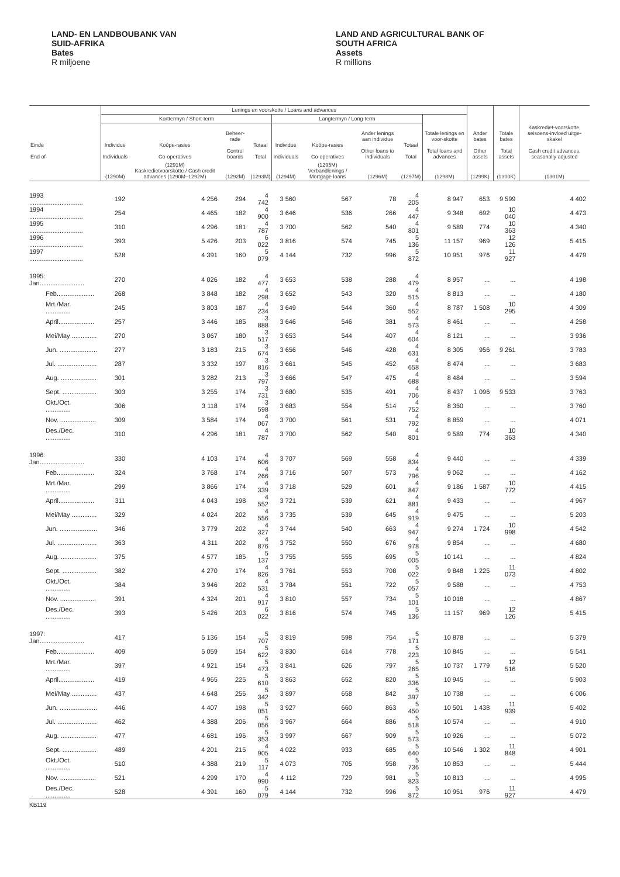LAND- EN LANDBOUBANK VAN
SUID-AFRIKA
Bates
R miljoene
LAND AND AGRICULTURAL BANK OF
SOUTH AFRICA
Assets
R millions
| | Lenings en voorskotte / Loans and advances | | | | | | | | | | | |
| --- | --- | --- | --- | --- | --- | --- | --- | --- | --- | --- | --- | --- |
| | Korttermyn / Short-term | | | | Langtermyn / Long-term | | | | | | | |
| Einde End of | Individue Individuals | Koöpe-rasies Co-operatives | Beheer-rade Control boards | Totaal Total | Individue Individuals | Koöpe-rasies Co-operatives | Ander lenings aan individue Other loans to individuals | Totaal Total | Totale lenings en voor-skotte Total loans and advances | Ander bates Other assets | Totale bates Total assets | Kaskrediet-voorskotte, seisoens-invloed uitge-skakel Cash credit advances, seasonally adjusted |
| | (1290M) | (1291M) Kaskredietvoorskotte / Cash credit advances (1290M–1292M) | (1292M) | (1293M) | (1294M) | (1295M) Verbandlenings / Mortgage loans | (1296M) | (1297M) | (1298M) | (1299K) | (1300K) | (1301M) |
| 1993 .............................. | 192 | 4 256 | 294 | 4 742 | 3 560 | 567 | 78 | 4 205 | 8 947 | 653 | 9 599 | 4 402 |
| 1994 .............................. | 254 | 4 465 | 182 | 4 900 | 3 646 | 536 | 266 | 4 447 | 9 348 | 692 | 10 040 | 4 473 |
| 1995 .............................. | 310 | 4 296 | 181 | 4 787 | 3 700 | 562 | 540 | 4 801 | 9 589 | 774 | 10 363 | 4 340 |
| 1996 .............................. | 393 | 5 426 | 203 | 6 022 | 3 816 | 574 | 745 | 5 136 | 11 157 | 969 | 12 126 | 5 415 |
| 1997 .............................. | 528 | 4 391 | 160 | 5 079 | 4 144 | 732 | 996 | 5 872 | 10 951 | 976 | 11 927 | 4 479 |
| 1995: Jan......................... | 270 | 4 026 | 182 | 4 477 | 3 653 | 538 | 288 | 4 479 | 8 957 | ... | ... | 4 198 |
| Feb..................... | 268 | 3 848 | 182 | 4 298 | 3 652 | 543 | 320 | 4 515 | 8 813 | ... | ... | 4 180 |
| Mrt./Mar. .............. | 245 | 3 803 | 187 | 4 234 | 3 649 | 544 | 360 | 4 552 | 8 787 | 1 508 | 10 295 | 4 309 |
| April.................... | 257 | 3 446 | 185 | 3 888 | 3 646 | 546 | 381 | 4 573 | 8 461 | ... | ... | 4 258 |
| Mei/May .............. | 270 | 3 067 | 180 | 3 517 | 3 653 | 544 | 407 | 4 604 | 8 121 | ... | ... | 3 936 |
| Jun. ..................... | 277 | 3 183 | 215 | 3 674 | 3 656 | 546 | 428 | 4 631 | 8 305 | 956 | 9 261 | 3 783 |
| Jul. ...................... | 287 | 3 332 | 197 | 3 816 | 3 661 | 545 | 452 | 4 658 | 8 474 | ... | ... | 3 683 |
| Aug. .................... | 301 | 3 282 | 213 | 3 797 | 3 666 | 547 | 475 | 4 688 | 8 484 | ... | ... | 3 594 |
| Sept. ................... | 303 | 3 255 | 174 | 3 731 | 3 680 | 535 | 491 | 4 706 | 8 437 | 1 096 | 9 533 | 3 763 |
| Okt./Oct. .............. | 306 | 3 118 | 174 | 3 598 | 3 683 | 554 | 514 | 4 752 | 8 350 | ... | ... | 3 760 |
| Nov. .................... | 309 | 3 584 | 174 | 4 067 | 3 700 | 561 | 531 | 4 792 | 8 859 | ... | ... | 4 071 |
| Des./Dec. .............. | 310 | 4 296 | 181 | 4 787 | 3 700 | 562 | 540 | 4 801 | 9 589 | 774 | 10 363 | 4 340 |
| 1996: Jan......................... | 330 | 4 103 | 174 | 4 606 | 3 707 | 569 | 558 | 4 834 | 9 440 | ... | ... | 4 339 |
| Feb..................... | 324 | 3 768 | 174 | 4 266 | 3 716 | 507 | 573 | 4 796 | 9 062 | ... | ... | 4 162 |
| Mrt./Mar. .............. | 299 | 3 866 | 174 | 4 339 | 3 718 | 529 | 601 | 4 847 | 9 186 | 1 587 | 10 772 | 4 415 |
| April.................... | 311 | 4 043 | 198 | 4 552 | 3 721 | 539 | 621 | 4 881 | 9 433 | ... | ... | 4 967 |
| Mei/May .............. | 329 | 4 024 | 202 | 4 556 | 3 735 | 539 | 645 | 4 919 | 9 475 | ... | ... | 5 203 |
| Jun. ..................... | 346 | 3 779 | 202 | 4 327 | 3 744 | 540 | 663 | 4 947 | 9 274 | 1 724 | 10 998 | 4 542 |
| Jul. ...................... | 363 | 4 311 | 202 | 4 876 | 3 752 | 550 | 676 | 4 978 | 9 854 | ... | ... | 4 680 |
| Aug. .................... | 375 | 4 577 | 185 | 5 137 | 3 755 | 555 | 695 | 5 005 | 10 141 | ... | ... | 4 824 |
| Sept. ................... | 382 | 4 270 | 174 | 4 826 | 3 761 | 553 | 708 | 5 022 | 9 848 | 1 225 | 11 073 | 4 802 |
| Okt./Oct. .............. | 384 | 3 946 | 202 | 4 531 | 3 784 | 551 | 722 | 5 057 | 9 588 | ... | ... | 4 753 |
| Nov. .................... | 391 | 4 324 | 201 | 4 917 | 3 810 | 557 | 734 | 5 101 | 10 018 | ... | ... | 4 867 |
| Des./Dec. .............. | 393 | 5 426 | 203 | 6 022 | 3 816 | 574 | 745 | 5 136 | 11 157 | 969 | 12 126 | 5 415 |
| 1997: Jan......................... | 417 | 5 136 | 154 | 5 707 | 3 819 | 598 | 754 | 5 171 | 10 878 | ... | ... | 5 379 |
| Feb..................... | 409 | 5 059 | 154 | 5 622 | 3 830 | 614 | 778 | 5 223 | 10 845 | ... | ... | 5 541 |
| Mrt./Mar. .............. | 397 | 4 921 | 154 | 5 473 | 3 841 | 626 | 797 | 5 265 | 10 737 | 1 779 | 12 516 | 5 520 |
| April.................... | 419 | 4 965 | 225 | 5 610 | 3 863 | 652 | 820 | 5 336 | 10 945 | ... | ... | 5 903 |
| Mei/May .............. | 437 | 4 648 | 256 | 5 342 | 3 897 | 658 | 842 | 5 397 | 10 738 | ... | ... | 6 006 |
| Jun. ..................... | 446 | 4 407 | 198 | 5 051 | 3 927 | 660 | 863 | 5 450 | 10 501 | 1 438 | 11 939 | 5 402 |
| Jul. ...................... | 462 | 4 388 | 206 | 5 056 | 3 967 | 664 | 886 | 5 518 | 10 574 | ... | ... | 4 910 |
| Aug. .................... | 477 | 4 681 | 196 | 5 353 | 3 997 | 667 | 909 | 5 573 | 10 926 | ... | ... | 5 072 |
| Sept. ................... | 489 | 4 201 | 215 | 4 905 | 4 022 | 933 | 685 | 5 640 | 10 546 | 1 302 | 11 848 | 4 901 |
| Okt./Oct. .............. | 510 | 4 388 | 219 | 5 117 | 4 073 | 705 | 958 | 5 736 | 10 853 | ... | ... | 5 444 |
| Nov. .................... | 521 | 4 299 | 170 | 4 990 | 4 112 | 729 | 981 | 5 823 | 10 813 | ... | ... | 4 995 |
| Des./Dec. .............. | 528 | 4 391 | 160 | 5 079 | 4 144 | 732 | 996 | 5 872 | 10 951 | 976 | 11 927 | 4 479 |
KB119